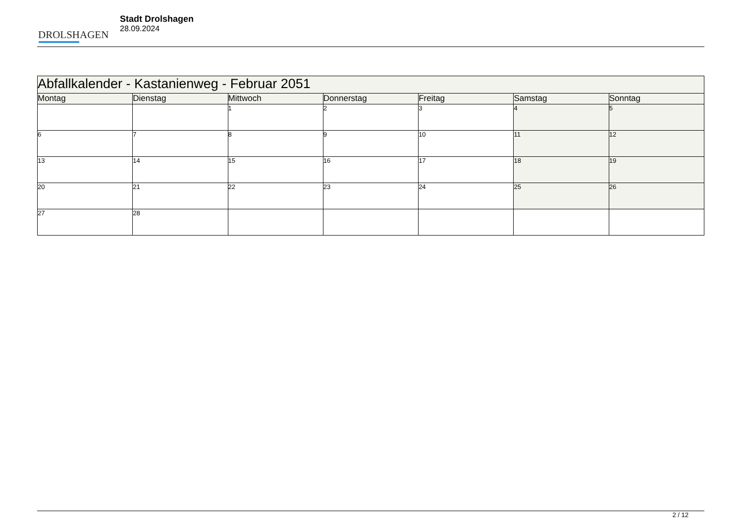DROLSHAGEN
Stadt Drolshagen
28.09.2024
| Abfallkalender - Kastanienweg - Februar 2051 | | | | | | |
| --- | --- | --- | --- | --- | --- | --- |
| Montag | Dienstag | Mittwoch | Donnerstag | Freitag | Samstag | Sonntag |
| | | 1 | 2 | 3 | 4 | 5 |
| 6 | 7 | 8 | 9 | 10 | 11 | 12 |
| 13 | 14 | 15 | 16 | 17 | 18 | 19 |
| 20 | 21 | 22 | 23 | 24 | 25 | 26 |
| 27 | 28 | | | | | |
2 / 12